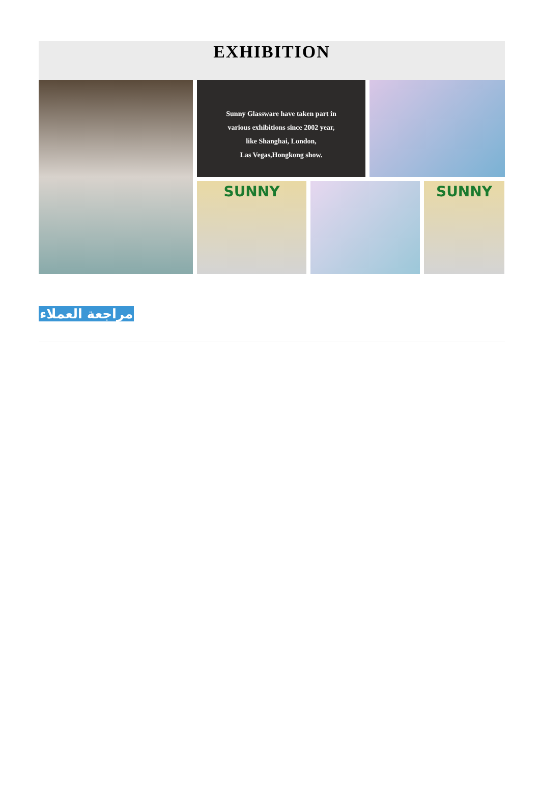EXHIBITION
Sunny Glassware have taken part in
various exhibitions since 2002 year,
like Shanghai, London,
Las Vegas,Hongkong show.
SUNNY
SUNNY
مراجعة العملاء